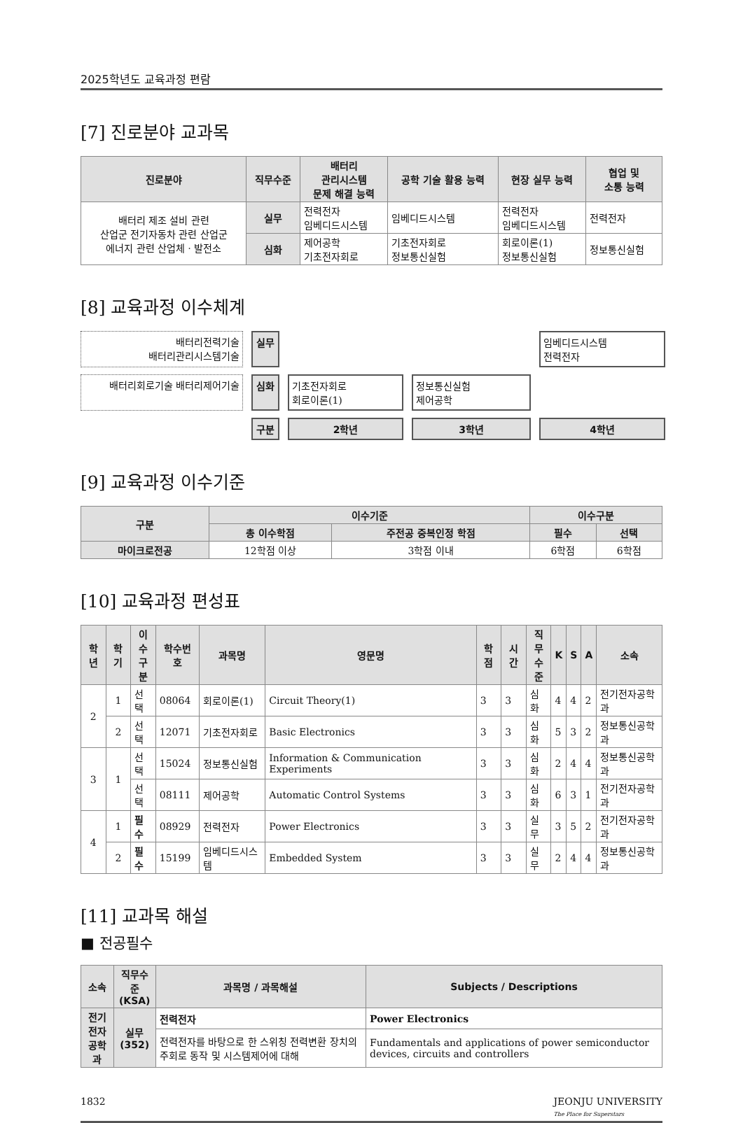2025학년도 교육과정 편람
[7] 진로분야 교과목
| 진로분야 | 직무수준 | 배터리 관리시스템 문제 해결 능력 | 공학 기술 활용 능력 | 현장 실무 능력 | 협업 및 소통 능력 |
| --- | --- | --- | --- | --- | --- |
| 배터리 제조 설비 관련 산업군 전기자동차 관련 산업군 에너지 관련 산업체ㆍ발전소 | 실무 | 전력전자 임베디드시스템 | 임베디드시스템 | 전력전자 임베디드시스템 | 전력전자 |
| | 심화 | 제어공학 기초전자회로 | 기초전자회로 정보통신실험 | 회로이론(1) 정보통신실험 | 정보통신실험 |
[8] 교육과정 이수체계
배터리전력기술
배터리관리시스템기술
실무
임베디드시스템
전력전자
배터리회로기술 배터리제어기술
심화
기초전자회로
회로이론(1)
정보통신실험
제어공학
구분
2학년
3학년
4학년
[9] 교육과정 이수기준
| 구분 | 이수기준 | | 이수구분 | |
| --- | --- | --- | --- | --- |
| | 총 이수학점 | 주전공 중복인정 학점 | 필수 | 선택 |
| 마이크로전공 | 12학점 이상 | 3학점 이내 | 6학점 | 6학점 |
[10] 교육과정 편성표
| 학년 | 학기 | 이수 구분 | 학수번호 | 과목명 | 영문명 | 학점 | 시간 | 직무 수준 | K | S | A | 소속 |
| --- | --- | --- | --- | --- | --- | --- | --- | --- | --- | --- | --- | --- |
| 2 | 1 | 선택 | 08064 | 회로이론(1) | Circuit Theory(1) | 3 | 3 | 심화 | 4 | 4 | 2 | 전기전자공학과 |
| | 2 | 선택 | 12071 | 기초전자회로 | Basic Electronics | 3 | 3 | 심화 | 5 | 3 | 2 | 정보통신공학과 |
| 3 | 1 | 선택 | 15024 | 정보통신실험 | Information & Communication Experiments | 3 | 3 | 심화 | 2 | 4 | 4 | 정보통신공학과 |
| | | 선택 | 08111 | 제어공학 | Automatic Control Systems | 3 | 3 | 심화 | 6 | 3 | 1 | 전기전자공학과 |
| 4 | 1 | 필수 | 08929 | 전력전자 | Power Electronics | 3 | 3 | 실무 | 3 | 5 | 2 | 전기전자공학과 |
| | 2 | 필수 | 15199 | 임베디드시스템 | Embedded System | 3 | 3 | 실무 | 2 | 4 | 4 | 정보통신공학과 |
[11] 교과목 해설
■ 전공필수
| 소속 | 직무수준 (KSA) | 과목명 / 과목해설 | Subjects / Descriptions |
| --- | --- | --- | --- |
| 전기전자 공학과 | 실무 (352) | 전력전자 | Power Electronics |
| | | 전력전자를 바탕으로 한 스위칭 전력변환 장치의 주회로 동작 및 시스템제어에 대해 | Fundamentals and applications of power semiconductor devices, circuits and controllers |
1832 JEONJU UNIVERSITY
The Place for Superstars